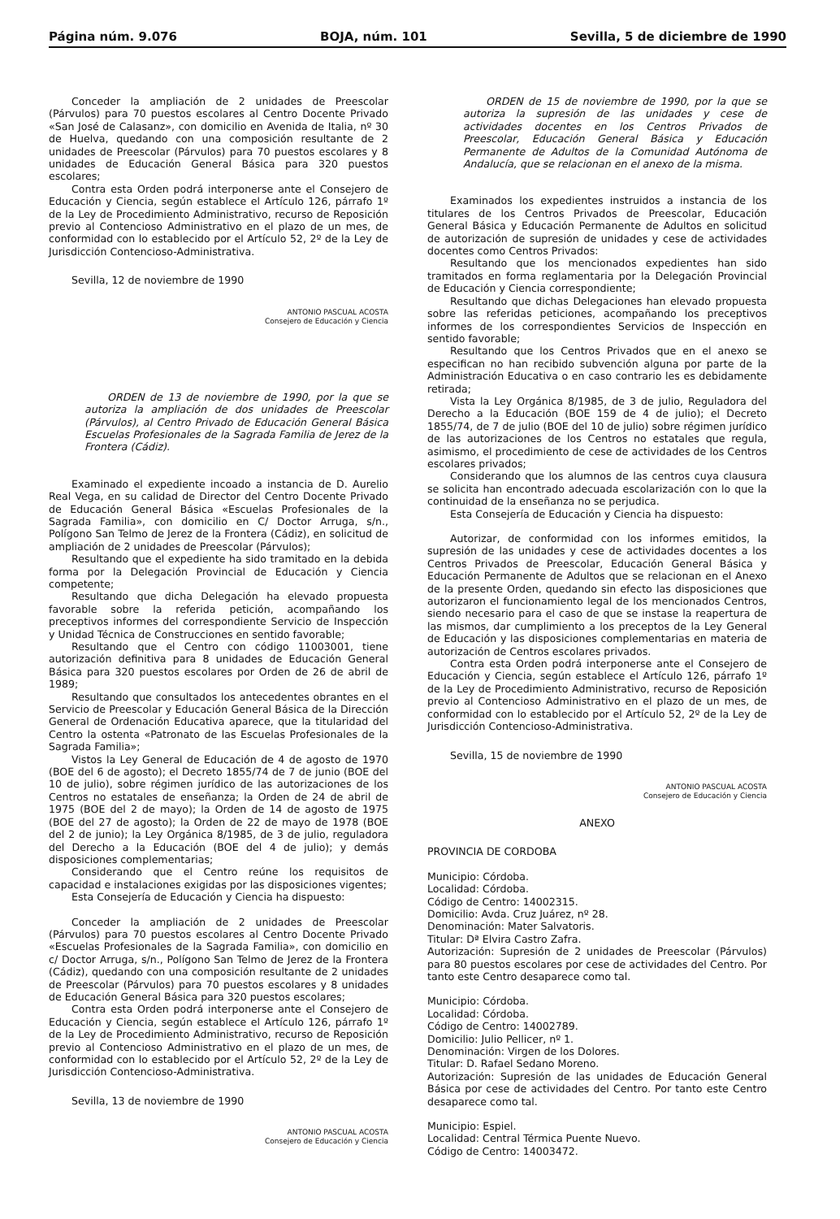Página núm. 9.076 BOJA, núm. 101 Sevilla, 5 de diciembre de 1990
Conceder la ampliación de 2 unidades de Preescolar (Párvulos) para 70 puestos escolares al Centro Docente Privado «San José de Calasanz», con domicilio en Avenida de Italia, nº 30 de Huelva, quedando con una composición resultante de 2 unidades de Preescolar (Párvulos) para 70 puestos escolares y 8 unidades de Educación General Básica para 320 puestos escolares;
Contra esta Orden podrá interponerse ante el Consejero de Educación y Ciencia, según establece el Artículo 126, párrafo 1º de la Ley de Procedimiento Administrativo, recurso de Reposición previo al Contencioso Administrativo en el plazo de un mes, de conformidad con lo establecido por el Artículo 52, 2º de la Ley de Jurisdicción Contencioso-Administrativa.
Sevilla, 12 de noviembre de 1990
ANTONIO PASCUAL ACOSTA
Consejero de Educación y Ciencia
ORDEN de 13 de noviembre de 1990, por la que se autoriza la ampliación de dos unidades de Preescolar (Párvulos), al Centro Privado de Educación General Básica Escuelas Profesionales de la Sagrada Familia de Jerez de la Frontera (Cádiz).
Examinado el expediente incoado a instancia de D. Aurelio Real Vega, en su calidad de Director del Centro Docente Privado de Educación General Básica «Escuelas Profesionales de la Sagrada Familia», con domicilio en C/ Doctor Arruga, s/n., Polígono San Telmo de Jerez de la Frontera (Cádiz), en solicitud de ampliación de 2 unidades de Preescolar (Párvulos);
Resultando que el expediente ha sido tramitado en la debida forma por la Delegación Provincial de Educación y Ciencia competente;
Resultando que dicha Delegación ha elevado propuesta favorable sobre la referida petición, acompañando los preceptivos informes del correspondiente Servicio de Inspección y Unidad Técnica de Construcciones en sentido favorable;
Resultando que el Centro con código 11003001, tiene autorización definitiva para 8 unidades de Educación General Básica para 320 puestos escolares por Orden de 26 de abril de 1989;
Resultando que consultados los antecedentes obrantes en el Servicio de Preescolar y Educación General Básica de la Dirección General de Ordenación Educativa aparece, que la titularidad del Centro la ostenta «Patronato de las Escuelas Profesionales de la Sagrada Familia»;
Vistos la Ley General de Educación de 4 de agosto de 1970 (BOE del 6 de agosto); el Decreto 1855/74 de 7 de junio (BOE del 10 de julio), sobre régimen jurídico de las autorizaciones de los Centros no estatales de enseñanza; la Orden de 24 de abril de 1975 (BOE del 2 de mayo); la Orden de 14 de agosto de 1975 (BOE del 27 de agosto); la Orden de 22 de mayo de 1978 (BOE del 2 de junio); la Ley Orgánica 8/1985, de 3 de julio, reguladora del Derecho a la Educación (BOE del 4 de julio); y demás disposiciones complementarias;
Considerando que el Centro reúne los requisitos de capacidad e instalaciones exigidas por las disposiciones vigentes;
Esta Consejería de Educación y Ciencia ha dispuesto:
Conceder la ampliación de 2 unidades de Preescolar (Párvulos) para 70 puestos escolares al Centro Docente Privado «Escuelas Profesionales de la Sagrada Familia», con domicilio en c/ Doctor Arruga, s/n., Polígono San Telmo de Jerez de la Frontera (Cádiz), quedando con una composición resultante de 2 unidades de Preescolar (Párvulos) para 70 puestos escolares y 8 unidades de Educación General Básica para 320 puestos escolares;
Contra esta Orden podrá interponerse ante el Consejero de Educación y Ciencia, según establece el Artículo 126, párrafo 1º de la Ley de Procedimiento Administrativo, recurso de Reposición previo al Contencioso Administrativo en el plazo de un mes, de conformidad con lo establecido por el Artículo 52, 2º de la Ley de Jurisdicción Contencioso-Administrativa.
Sevilla, 13 de noviembre de 1990
ANTONIO PASCUAL ACOSTA
Consejero de Educación y Ciencia
ORDEN de 15 de noviembre de 1990, por la que se autoriza la supresión de las unidades y cese de actividades docentes en los Centros Privados de Preescolar, Educación General Básica y Educación Permanente de Adultos de la Comunidad Autónoma de Andalucía, que se relacionan en el anexo de la misma.
Examinados los expedientes instruidos a instancia de los titulares de los Centros Privados de Preescolar, Educación General Básica y Educación Permanente de Adultos en solicitud de autorización de supresión de unidades y cese de actividades docentes como Centros Privados:
Resultando que los mencionados expedientes han sido tramitados en forma reglamentaria por la Delegación Provincial de Educación y Ciencia correspondiente;
Resultando que dichas Delegaciones han elevado propuesta sobre las referidas peticiones, acompañando los preceptivos informes de los correspondientes Servicios de Inspección en sentido favorable;
Resultando que los Centros Privados que en el anexo se especifican no han recibido subvención alguna por parte de la Administración Educativa o en caso contrario les es debidamente retirada;
Vista la Ley Orgánica 8/1985, de 3 de julio, Reguladora del Derecho a la Educación (BOE 159 de 4 de julio); el Decreto 1855/74, de 7 de julio (BOE del 10 de julio) sobre régimen jurídico de las autorizaciones de los Centros no estatales que regula, asimismo, el procedimiento de cese de actividades de los Centros escolares privados;
Considerando que los alumnos de las centros cuya clausura se solicita han encontrado adecuada escolarización con lo que la continuidad de la enseñanza no se perjudica.
Esta Consejería de Educación y Ciencia ha dispuesto:
Autorizar, de conformidad con los informes emitidos, la supresión de las unidades y cese de actividades docentes a los Centros Privados de Preescolar, Educación General Básica y Educación Permanente de Adultos que se relacionan en el Anexo de la presente Orden, quedando sin efecto las disposiciones que autorizaron el funcionamiento legal de los mencionados Centros, siendo necesario para el caso de que se instase la reapertura de las mismos, dar cumplimiento a los preceptos de la Ley General de Educación y las disposiciones complementarias en materia de autorización de Centros escolares privados.
Contra esta Orden podrá interponerse ante el Consejero de Educación y Ciencia, según establece el Artículo 126, párrafo 1º de la Ley de Procedimiento Administrativo, recurso de Reposición previo al Contencioso Administrativo en el plazo de un mes, de conformidad con lo establecido por el Artículo 52, 2º de la Ley de Jurisdicción Contencioso-Administrativa.
Sevilla, 15 de noviembre de 1990
ANTONIO PASCUAL ACOSTA
Consejero de Educación y Ciencia
ANEXO
PROVINCIA DE CORDOBA
Municipio: Córdoba.
Localidad: Córdoba.
Código de Centro: 14002315.
Domicilio: Avda. Cruz Juárez, nº 28.
Denominación: Mater Salvatoris.
Titular: Dª Elvira Castro Zafra.
Autorización: Supresión de 2 unidades de Preescolar (Párvulos) para 80 puestos escolares por cese de actividades del Centro. Por tanto este Centro desaparece como tal.
Municipio: Córdoba.
Localidad: Córdoba.
Código de Centro: 14002789.
Domicilio: Julio Pellicer, nº 1.
Denominación: Virgen de los Dolores.
Titular: D. Rafael Sedano Moreno.
Autorización: Supresión de las unidades de Educación General Básica por cese de actividades del Centro. Por tanto este Centro desaparece como tal.
Municipio: Espiel.
Localidad: Central Térmica Puente Nuevo.
Código de Centro: 14003472.